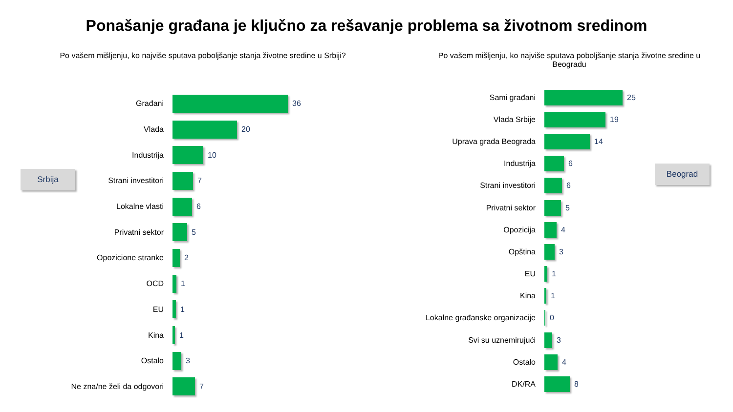Ponašanje građana je ključno za rešavanje problema sa životnom sredinom
Po vašem mišljenju, ko najviše sputava poboljšanje stanja životne sredine u Srbiji?
Po vašem mišljenju, ko najviše sputava poboljšanje stanja životne sredine u Beogradu
Srbija
Beograd
Građani 36
Vlada 20
Industrija 10
Strani investitori 7
Lokalne vlasti 6
Privatni sektor 5
Opozicione stranke 2
OCD 1
EU 1
Kina 1
Ostalo 3
Ne zna/ne želi da odgovori 7
Sami građani 25
Vlada Srbije 19
Uprava grada Beograda 14
Industrija 6
Strani investitori 6
Privatni sektor 5
Opozicija 4
Opština 3
EU 1
Kina 1
Lokalne građanske organizacije 0
Svi su uznemirujući 3
Ostalo 4
DK/RA 8